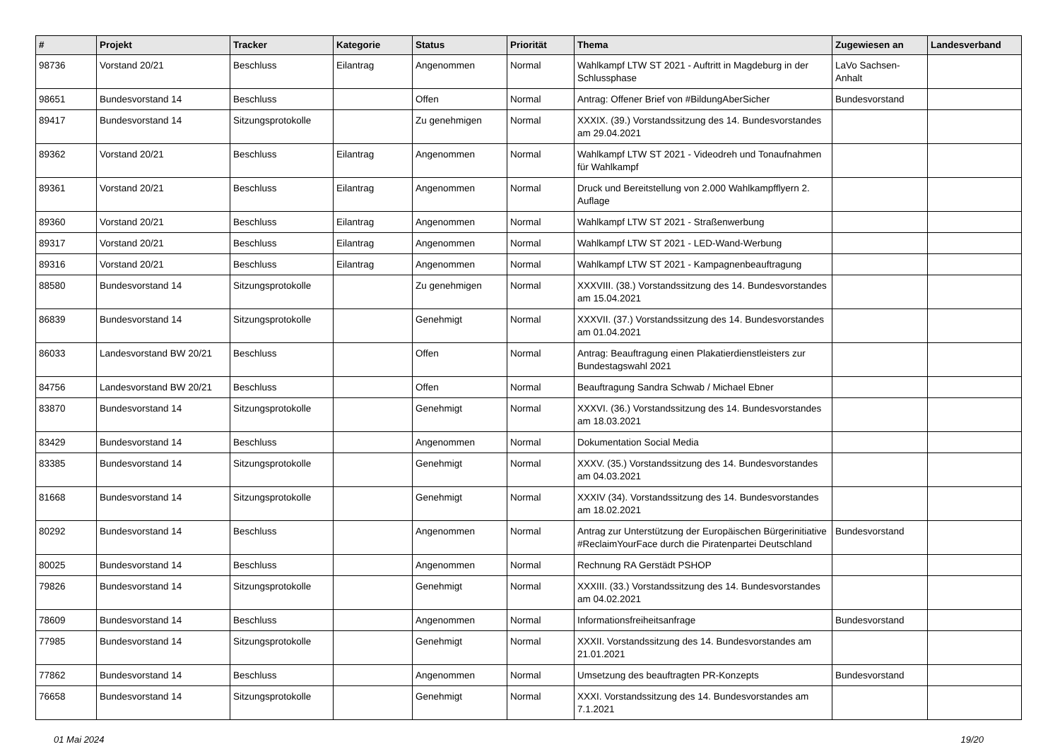| # | Projekt | Tracker | Kategorie | Status | Priorität | Thema | Zugewiesen an | Landesverband |
| --- | --- | --- | --- | --- | --- | --- | --- | --- |
| 98736 | Vorstand 20/21 | Beschluss | Eilantrag | Angenommen | Normal | Wahlkampf LTW ST 2021 - Auftritt in Magdeburg in der Schlussphase | LaVo Sachsen-Anhalt | |
| 98651 | Bundesvorstand 14 | Beschluss | | Offen | Normal | Antrag: Offener Brief von #BildungAberSicher | Bundesvorstand | |
| 89417 | Bundesvorstand 14 | Sitzungsprotokolle | | Zu genehmigen | Normal | XXXIX. (39.) Vorstandssitzung des 14. Bundesvorstandes am 29.04.2021 | | |
| 89362 | Vorstand 20/21 | Beschluss | Eilantrag | Angenommen | Normal | Wahlkampf LTW ST 2021 - Videodreh und Tonaufnahmen für Wahlkampf | | |
| 89361 | Vorstand 20/21 | Beschluss | Eilantrag | Angenommen | Normal | Druck und Bereitstellung von 2.000 Wahlkampfflyern 2. Auflage | | |
| 89360 | Vorstand 20/21 | Beschluss | Eilantrag | Angenommen | Normal | Wahlkampf LTW ST 2021 - Straßenwerbung | | |
| 89317 | Vorstand 20/21 | Beschluss | Eilantrag | Angenommen | Normal | Wahlkampf LTW ST 2021 - LED-Wand-Werbung | | |
| 89316 | Vorstand 20/21 | Beschluss | Eilantrag | Angenommen | Normal | Wahlkampf LTW ST 2021 - Kampagnenbeauftragung | | |
| 88580 | Bundesvorstand 14 | Sitzungsprotokolle | | Zu genehmigen | Normal | XXXVIII. (38.) Vorstandssitzung des 14. Bundesvorstandes am 15.04.2021 | | |
| 86839 | Bundesvorstand 14 | Sitzungsprotokolle | | Genehmigt | Normal | XXXVII. (37.) Vorstandssitzung des 14. Bundesvorstandes am 01.04.2021 | | |
| 86033 | Landesvorstand BW 20/21 | Beschluss | | Offen | Normal | Antrag: Beauftragung einen Plakatierdienstleisters zur Bundestagswahl 2021 | | |
| 84756 | Landesvorstand BW 20/21 | Beschluss | | Offen | Normal | Beauftragung Sandra Schwab / Michael Ebner | | |
| 83870 | Bundesvorstand 14 | Sitzungsprotokolle | | Genehmigt | Normal | XXXVI. (36.) Vorstandssitzung des 14. Bundesvorstandes am 18.03.2021 | | |
| 83429 | Bundesvorstand 14 | Beschluss | | Angenommen | Normal | Dokumentation Social Media | | |
| 83385 | Bundesvorstand 14 | Sitzungsprotokolle | | Genehmigt | Normal | XXXV. (35.) Vorstandssitzung des 14. Bundesvorstandes am 04.03.2021 | | |
| 81668 | Bundesvorstand 14 | Sitzungsprotokolle | | Genehmigt | Normal | XXXIV (34). Vorstandssitzung des 14. Bundesvorstandes am 18.02.2021 | | |
| 80292 | Bundesvorstand 14 | Beschluss | | Angenommen | Normal | Antrag zur Unterstützung der Europäischen Bürgerinitiative #ReclaimYourFace durch die Piratenpartei Deutschland | Bundesvorstand | |
| 80025 | Bundesvorstand 14 | Beschluss | | Angenommen | Normal | Rechnung RA Gerstädt PSHOP | | |
| 79826 | Bundesvorstand 14 | Sitzungsprotokolle | | Genehmigt | Normal | XXXIII. (33.) Vorstandssitzung des 14. Bundesvorstandes am 04.02.2021 | | |
| 78609 | Bundesvorstand 14 | Beschluss | | Angenommen | Normal | Informationsfreiheitsanfrage | Bundesvorstand | |
| 77985 | Bundesvorstand 14 | Sitzungsprotokolle | | Genehmigt | Normal | XXXII. Vorstandssitzung des 14. Bundesvorstandes am 21.01.2021 | | |
| 77862 | Bundesvorstand 14 | Beschluss | | Angenommen | Normal | Umsetzung des beauftragten PR-Konzepts | Bundesvorstand | |
| 76658 | Bundesvorstand 14 | Sitzungsprotokolle | | Genehmigt | Normal | XXXI. Vorstandssitzung des 14. Bundesvorstandes am 7.1.2021 | | |
01 Mai 2024 19/20